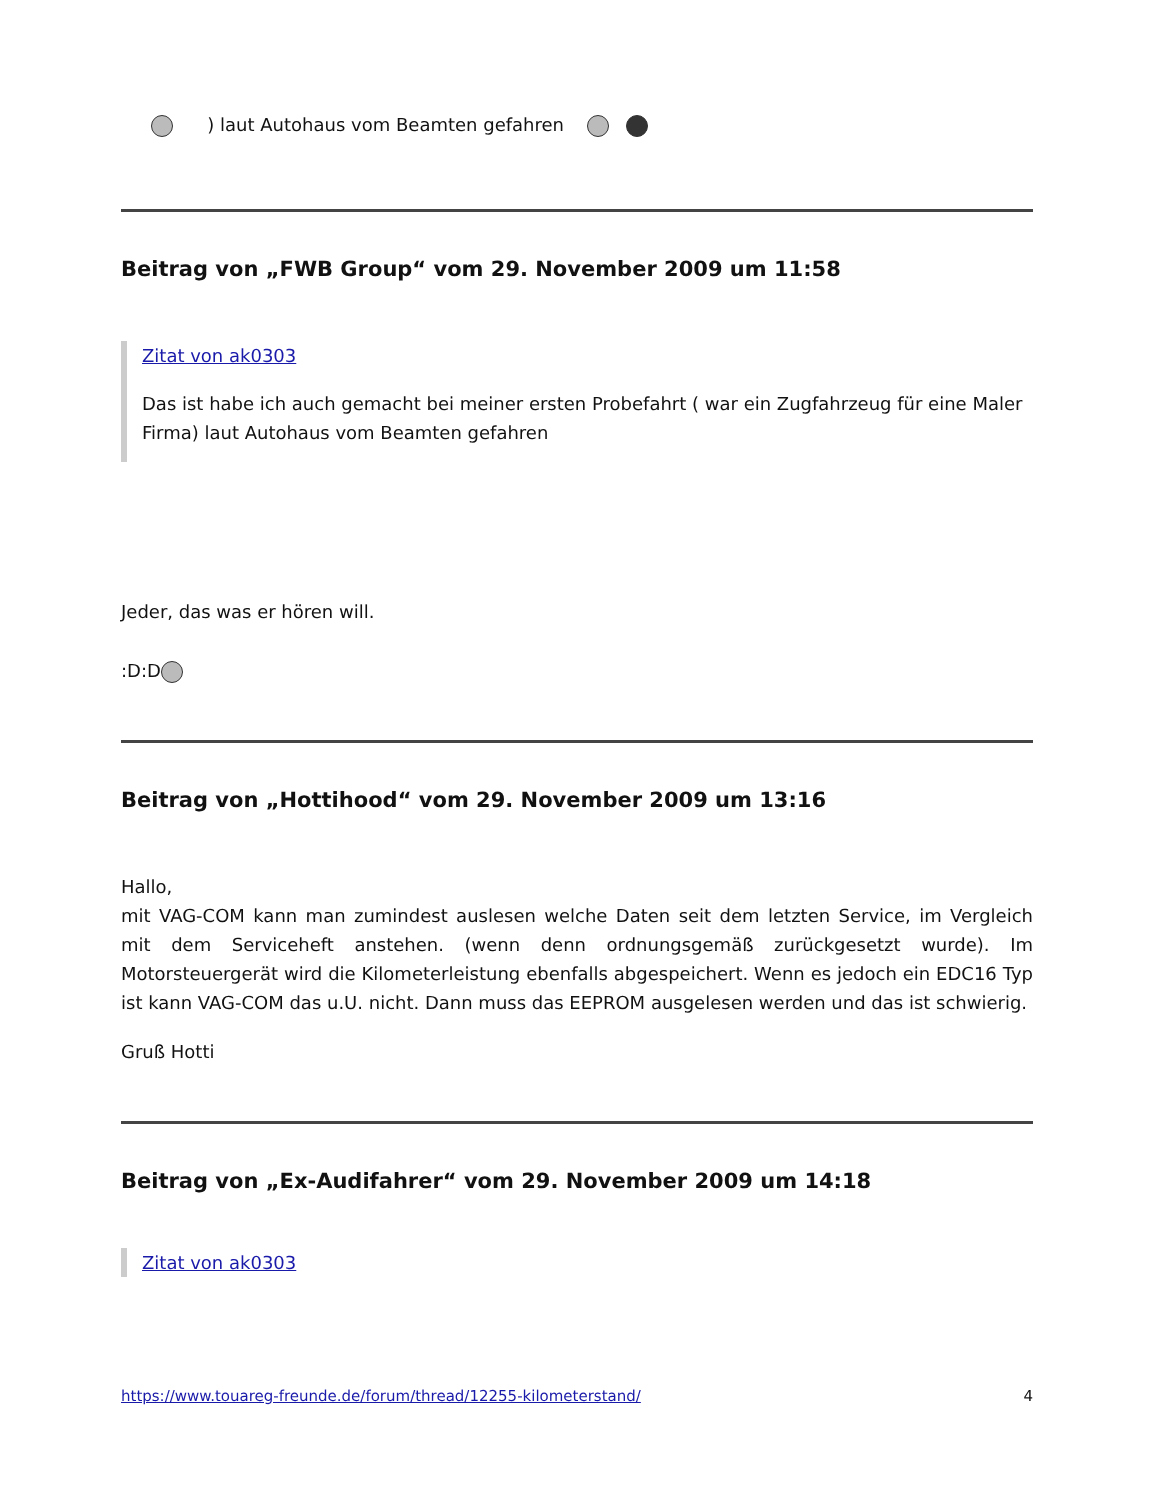) laut Autohaus vom Beamten gefahren
Beitrag von „FWB Group“ vom 29. November 2009 um 11:58
Zitat von ak0303
Das ist habe ich auch gemacht bei meiner ersten Probefahrt ( war ein Zugfahrzeug für eine Maler Firma) laut Autohaus vom Beamten gefahren
Jeder, das was er hören will.
:D:D
Beitrag von „Hottihood“ vom 29. November 2009 um 13:16
Hallo,
mit VAG-COM kann man zumindest auslesen welche Daten seit dem letzten Service, im Vergleich mit dem Serviceheft anstehen. (wenn denn ordnungsgemäß zurückgesetzt wurde). Im Motorsteuergerät wird die Kilometerleistung ebenfalls abgespeichert. Wenn es jedoch ein EDC16 Typ ist kann VAG-COM das u.U. nicht. Dann muss das EEPROM ausgelesen werden und das ist schwierig.
Gruß Hotti
Beitrag von „Ex-Audifahrer“ vom 29. November 2009 um 14:18
Zitat von ak0303
https://www.touareg-freunde.de/forum/thread/12255-kilometerstand/ 4